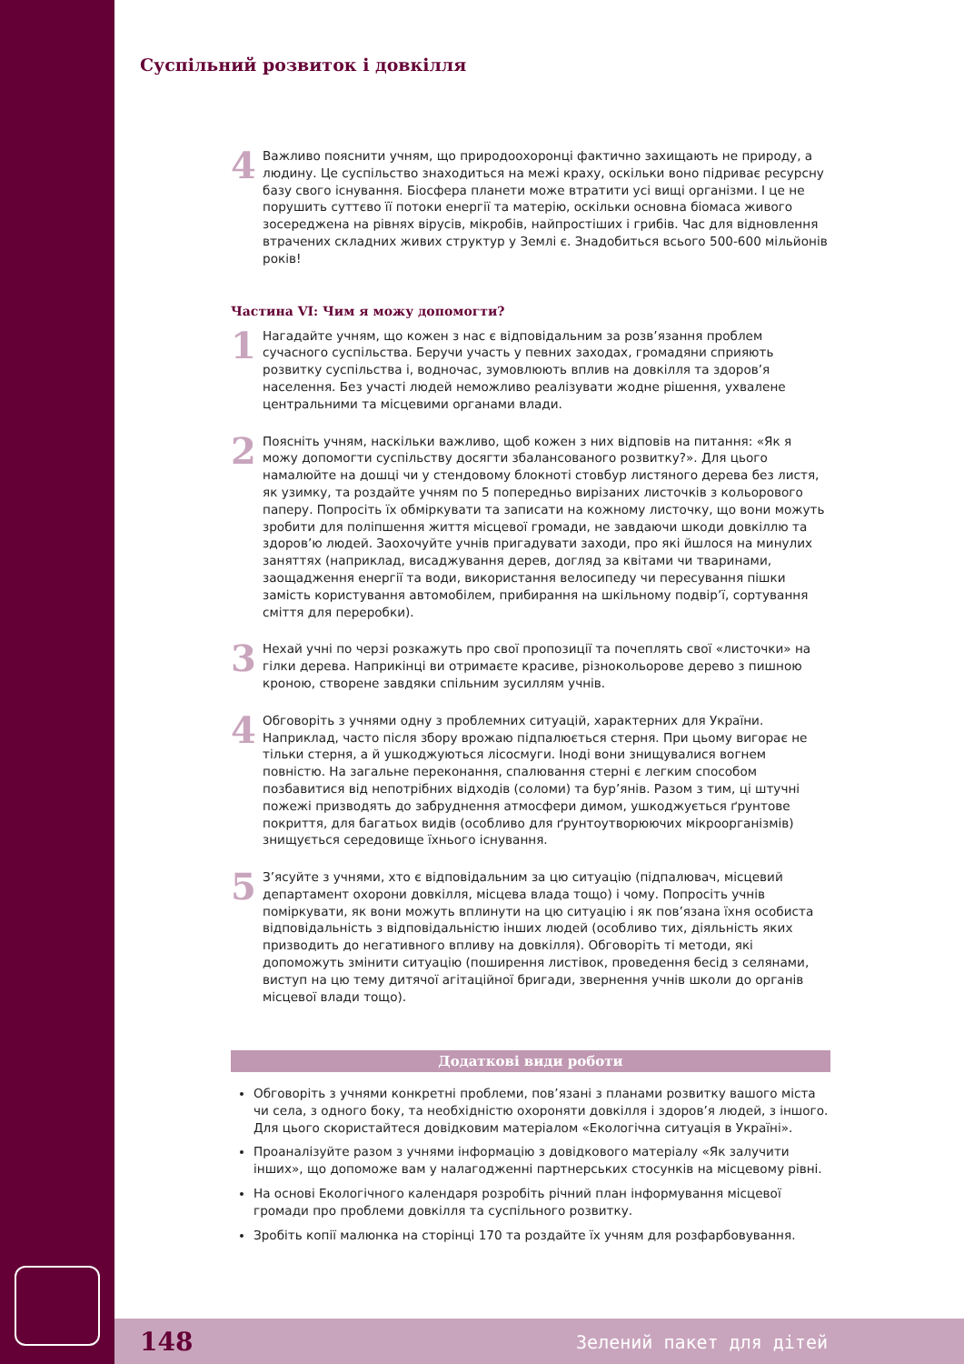Суспільний розвиток і довкілля
4
Важливо пояснити учням, що природоохоронці фактично захищають не природу, а людину. Це суспільство знаходиться на межі краху, оскільки воно підриває ресурсну базу свого існування. Біосфера планети може втратити усі вищі організми. І це не порушить суттєво її потоки енергії та матерію, оскільки основна біомаса живого зосереджена на рівнях вірусів, мікробів, найпростіших і грибів. Час для відновлення втрачених складних живих структур у Землі є. Знадобиться всього 500-600 мільйонів років!
Частина VI: Чим я можу допомогти?
1
Нагадайте учням, що кожен з нас є відповідальним за розв’язання проблем сучасного суспільства. Беручи участь у певних заходах, громадяни сприяють розвитку суспільства і, водночас, зумовлюють вплив на довкілля та здоров’я населення. Без участі людей неможливо реалізувати жодне рішення, ухвалене центральними та місцевими органами влади.
2
Поясніть учням, наскільки важливо, щоб кожен з них відповів на питання: «Як я можу допомогти суспільству досягти збалансованого розвитку?». Для цього намалюйте на дошці чи у стендовому блокноті стовбур листяного дерева без листя, як узимку, та роздайте учням по 5 попередньо вирізаних листочків з кольорового паперу. Попросіть їх обміркувати та записати на кожному листочку, що вони можуть зробити для поліпшення життя місцевої громади, не завдаючи шкоди довкіллю та здоров’ю людей. Заохочуйте учнів пригадувати заходи, про які йшлося на минулих заняттях (наприклад, висаджування дерев, догляд за квітами чи тваринами, заощадження енергії та води, використання велосипеду чи пересування пішки замість користування автомобілем, прибирання на шкільному подвір’ї, сортування сміття для переробки).
3
Нехай учні по черзі розкажуть про свої пропозиції та почеплять свої «листочки» на гілки дерева. Наприкінці ви отримаєте красиве, різнокольорове дерево з пишною кроною, створене завдяки спільним зусиллям учнів.
4
Обговоріть з учнями одну з проблемних ситуацій, характерних для України. Наприклад, часто після збору врожаю підпалюється стерня. При цьому вигорає не тільки стерня, а й ушкоджуються лісосмуги. Іноді вони знищувалися вогнем повністю. На загальне переконання, спалювання стерні є легким способом позбавитися від непотрібних відходів (соломи) та бур’янів. Разом з тим, ці штучні пожежі призводять до забруднення атмосфери димом, ушкоджується ґрунтове покриття, для багатьох видів (особливо для ґрунтоутворюючих мікроорганізмів) знищується середовище їхнього існування.
5
З’ясуйте з учнями, хто є відповідальним за цю ситуацію (підпалювач, місцевий департамент охорони довкілля, місцева влада тощо) і чому. Попросіть учнів поміркувати, як вони можуть вплинути на цю ситуацію і як пов’язана їхня особиста відповідальність з відповідальністю інших людей (особливо тих, діяльність яких призводить до негативного впливу на довкілля). Обговоріть ті методи, які допоможуть змінити ситуацію (поширення листівок, проведення бесід з селянами, виступ на цю тему дитячої агітаційної бригади, звернення учнів школи до органів місцевої влади тощо).
Додаткові види роботи
Обговоріть з учнями конкретні проблеми, пов’язані з планами розвитку вашого міста чи села, з одного боку, та необхідністю охороняти довкілля і здоров’я людей, з іншого. Для цього скористайтеся довідковим матеріалом «Екологічна ситуація в Україні».
Проаналізуйте разом з учнями інформацію з довідкового матеріалу «Як залучити інших», що допоможе вам у налагодженні партнерських стосунків на місцевому рівні.
На основі Екологічного календаря розробіть річний план інформування місцевої громади про проблеми довкілля та суспільного розвитку.
Зробіть копії малюнка на сторінці 170 та роздайте їх учням для розфарбовування.
148 Зелений пакет для дітей